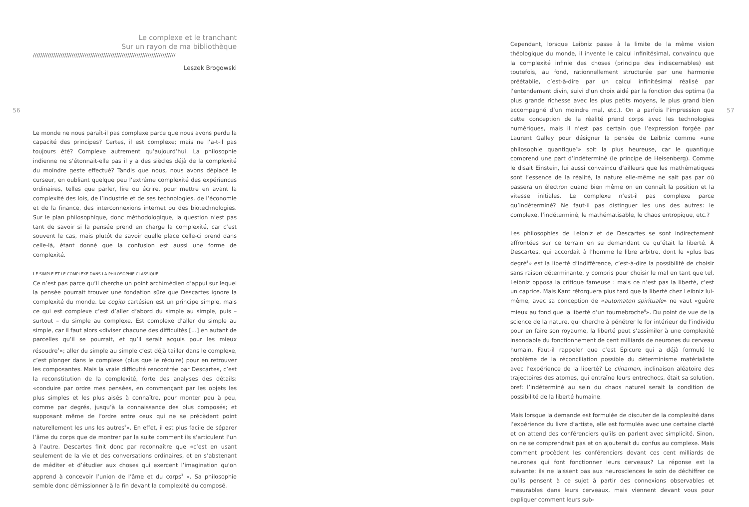56
Le complexe et le tranchant
Sur un rayon de ma bibliothèque
/////////////////////////////////////////////////////////////////////////////
Leszek Brogowski
Le monde ne nous paraît-il pas complexe parce que nous avons perdu la capacité des principes? Certes, il est complexe; mais ne l’a-t-il pas toujours été? Complexe autrement qu’aujourd’hui. La philosophie indienne ne s’étonnait-elle pas il y a des siècles déjà de la complexité du moindre geste effectué? Tandis que nous, nous avons déplacé le curseur, en oubliant quelque peu l’extrême complexité des expériences ordinaires, telles que parler, lire ou écrire, pour mettre en avant la complexité des lois, de l’industrie et de ses technologies, de l’économie et de la finance, des interconnexions internet ou des biotechnologies. Sur le plan philosophique, donc méthodologique, la question n’est pas tant de savoir si la pensée prend en charge la complexité, car c’est souvent le cas, mais plutôt de savoir quelle place celle-ci prend dans celle-là, étant donné que la confusion est aussi une forme de complexité.
LE SIMPLE ET LE COMPLEXE DANS LA PHILOSOPHIE CLASSIQUE
Ce n’est pas parce qu’il cherche un point archimédien d’appui sur lequel la pensée pourrait trouver une fondation sûre que Descartes ignore la complexité du monde. Le cogito cartésien est un principe simple, mais ce qui est complexe c’est d’aller d’abord du simple au simple, puis – surtout – du simple au complexe. Est complexe d’aller du simple au simple, car il faut alors «diviser chacune des difficultés […] en autant de parcelles qu’il se pourrait, et qu’il serait acquis pour les mieux résoudre<sup>1</sup>»; aller du simple au simple c’est déjà tailler dans le complexe, c’est plonger dans le complexe (plus que le réduire) pour en retrouver les composantes. Mais la vraie difficulté rencontrée par Descartes, c’est la reconstitution de la complexité, forte des analyses des détails: «conduire par ordre mes pensées, en commençant par les objets les plus simples et les plus aisés à connaître, pour monter peu à peu, comme par degrés, jusqu’à la connaissance des plus composés; et supposant même de l’ordre entre ceux qui ne se précèdent point naturellement les uns les autres<sup>2</sup>». En effet, il est plus facile de séparer l’âme du corps que de montrer par la suite comment ils s’articulent l’un à l’autre. Descartes finit donc par reconnaître que «c’est en usant seulement de la vie et des conversations ordinaires, et en s’abstenant de méditer et d’étudier aux choses qui exercent l’imagination qu’on apprend à concevoir l’union de l’âme et du corps<sup>3</sup> ». Sa philosophie semble donc démissionner à la fin devant la complexité du composé.
Cependant, lorsque Leibniz passe à la limite de la même vision théologique du monde, il invente le calcul infinitésimal, convaincu que la complexité infinie des choses (principe des indiscernables) est toutefois, au fond, rationnellement structurée par une harmonie préétablie, c’est-à-dire par un calcul infinitésimal réalisé par l’entendement divin, suivi d’un choix aidé par la fonction des optima (la plus grande richesse avec les plus petits moyens, le plus grand bien accompagné d’un moindre mal, etc.). On a parfois l’impression que cette conception de la réalité prend corps avec les technologies numériques, mais il n’est pas certain que l’expression forgée par Laurent Galley pour désigner la pensée de Leibniz comme «une philosophie quantique<sup>4</sup>» soit la plus heureuse, car le quantique comprend une part d’indéterminé (le principe de Heisenberg). Comme le disait Einstein, lui aussi convaincu d’ailleurs que les mathématiques sont l’essence de la réalité, la nature elle-même ne sait pas par où passera un électron quand bien même on en connaît la position et la vitesse initiales. Le complexe n’est-il pas complexe parce qu’indéterminé? Ne faut-il pas distinguer les uns des autres: le complexe, l’indéterminé, le mathématisable, le chaos entropique, etc.?
Les philosophies de Leibniz et de Descartes se sont indirectement affrontées sur ce terrain en se demandant ce qu’était la liberté. À Descartes, qui accordait à l’homme le libre arbitre, dont le «plus bas degré<sup>5</sup>» est la liberté d’indifférence, c’est-à-dire la possibilité de choisir sans raison déterminante, y compris pour choisir le mal en tant que tel, Leibniz opposa la critique fameuse : mais ce n’est pas la liberté, c’est un caprice. Mais Kant rétorquera plus tard que la liberté chez Leibniz lui-même, avec sa conception de «automaton spirituale» ne vaut «guère mieux au fond que la liberté d’un tournebroche<sup>6</sup>». Du point de vue de la science de la nature, qui cherche à pénétrer le for intérieur de l’individu pour en faire son royaume, la liberté peut s’assimiler à une complexité insondable du fonctionnement de cent milliards de neurones du cerveau humain. Faut-il rappeler que c’est Épicure qui a déjà formulé le problème de la réconciliation possible du déterminisme matérialiste avec l’expérience de la liberté? Le clinamen, inclinaison aléatoire des trajectoires des atomes, qui entraîne leurs entrechocs, était sa solution, bref: l’indéterminé au sein du chaos naturel serait la condition de possibilité de la liberté humaine.
Mais lorsque la demande est formulée de discuter de la complexité dans l’expérience du livre d’artiste, elle est formulée avec une certaine clarté et on attend des conférenciers qu’ils en parlent avec simplicité. Sinon, on ne se comprendrait pas et on ajouterait du confus au complexe. Mais comment procèdent les conférenciers devant ces cent milliards de neurones qui font fonctionner leurs cerveaux? La réponse est la suivante: ils ne laissent pas aux neurosciences le soin de déchiffrer ce qu’ils pensent à ce sujet à partir des connexions observables et mesurables dans leurs cerveaux, mais viennent devant vous pour expliquer comment leurs sub-
57